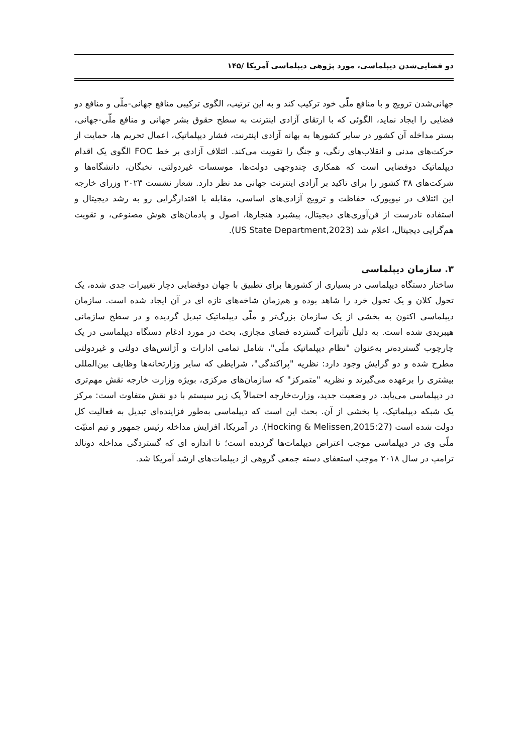دو فضایی‌شدن دیپلماسی، مورد پژوهی دیپلماسی آمریکا /۱۴۵
جهانی‌شدن ترویج و با منافع ملّی خود ترکیب کند و به این ترتیب، الگوی ترکیبی منافع جهانی-ملّی و منافع دو فضایی را ایجاد نماید، الگوئی که با ارتقای آزادی اینترنت به سطح حقوق بشر جهانی و منافع ملّی-جهانی، بستر مداخله آن کشور در سایر کشورها به بهانه آزادی اینترنت، فشار دیپلماتیک، اعمال تحریم ها، حمایت از حرکت‌های مدنی و انقلاب‌های رنگی، و جنگ را تقویت می‌کند. ائتلاف آزادی بر خط FOC الگوی یک اقدام دیپلماتیک دوفضایی است که همکاری چندوجهی دولت‌ها، موسسات غیردولتی، نخبگان، دانشگاه‌ها و شرکت‌های ۳۸ کشور را برای تاکید بر آزادی اینترنت جهانی مد نظر دارد. شعار نشست ۲۰۲۳ وزرای خارجه این ائتلاف در نیویورک، حفاظت و ترویج آزادی‌های اساسی، مقابله با اقتدارگرایی رو به رشد دیجیتال و استفاده نادرست از فن‌آوری‌های دیجیتال، پیشبرد هنجارها، اصول و پادمان‌های هوش مصنوعی، و تقویت هم‌گرایی دیجیتال، اعلام شد (US State Department,2023).
۳. سازمان دیپلماسی
ساختار دستگاه دیپلماسی در بسیاری از کشورها برای تطبیق با جهان دوفضایی دچار تغییرات جدی شده، یک تحول کلان و یک تحول خرد را شاهد بوده و هم‌زمان شاخه‌های تازه ای در آن ایجاد شده است. سازمان دیپلماسی اکنون به بخشی از یک سازمان بزرگ‌تر و ملّی دیپلماتیک تبدیل گردیده و در سطح سازمانی هیبریدی شده است. به دلیل تأثیرات گسترده فضای مجازی، بحث در مورد ادغام دستگاه دیپلماسی در یک چارچوب گسترده‌تر به‌عنوان "نظام دیپلماتیک ملّی"، شامل تمامی ادارات و آژانس‌های دولتی و غیردولتی مطرح شده و دو گرایش وجود دارد: نظریه "پراکندگی"، شرایطی که سایر وزارتخانه‌ها وظایف بین‌المللی بیشتری را برعهده می‌گیرند و نظریه "متمرکز" که سازمان‌های مرکزی، بویژه وزارت خارجه نقش مهم‌تری در دیپلماسی می‌یابد. در وضعیت جدید، وزارت‌خارجه احتمالاً یک زیر سیستم با دو نقش متفاوت است: مرکز یک شبکه دیپلماتیک، یا بخشی از آن. بحث این است که دیپلماسی به‌طور فزاینده‌ای تبدیل به فعالیت کل دولت شده است (Hocking & Melissen,2015:27). در آمریکا، افزایش مداخله رئیس جمهور و تیم امنیّت ملّی وی در دیپلماسی موجب اعتراض دیپلمات‌ها گردیده است؛ تا اندازه ای که گستردگی مداخله دونالد ترامپ در سال ۲۰۱۸ موجب استعفای دسته جمعی گروهی از دیپلمات‌های ارشد آمریکا شد.